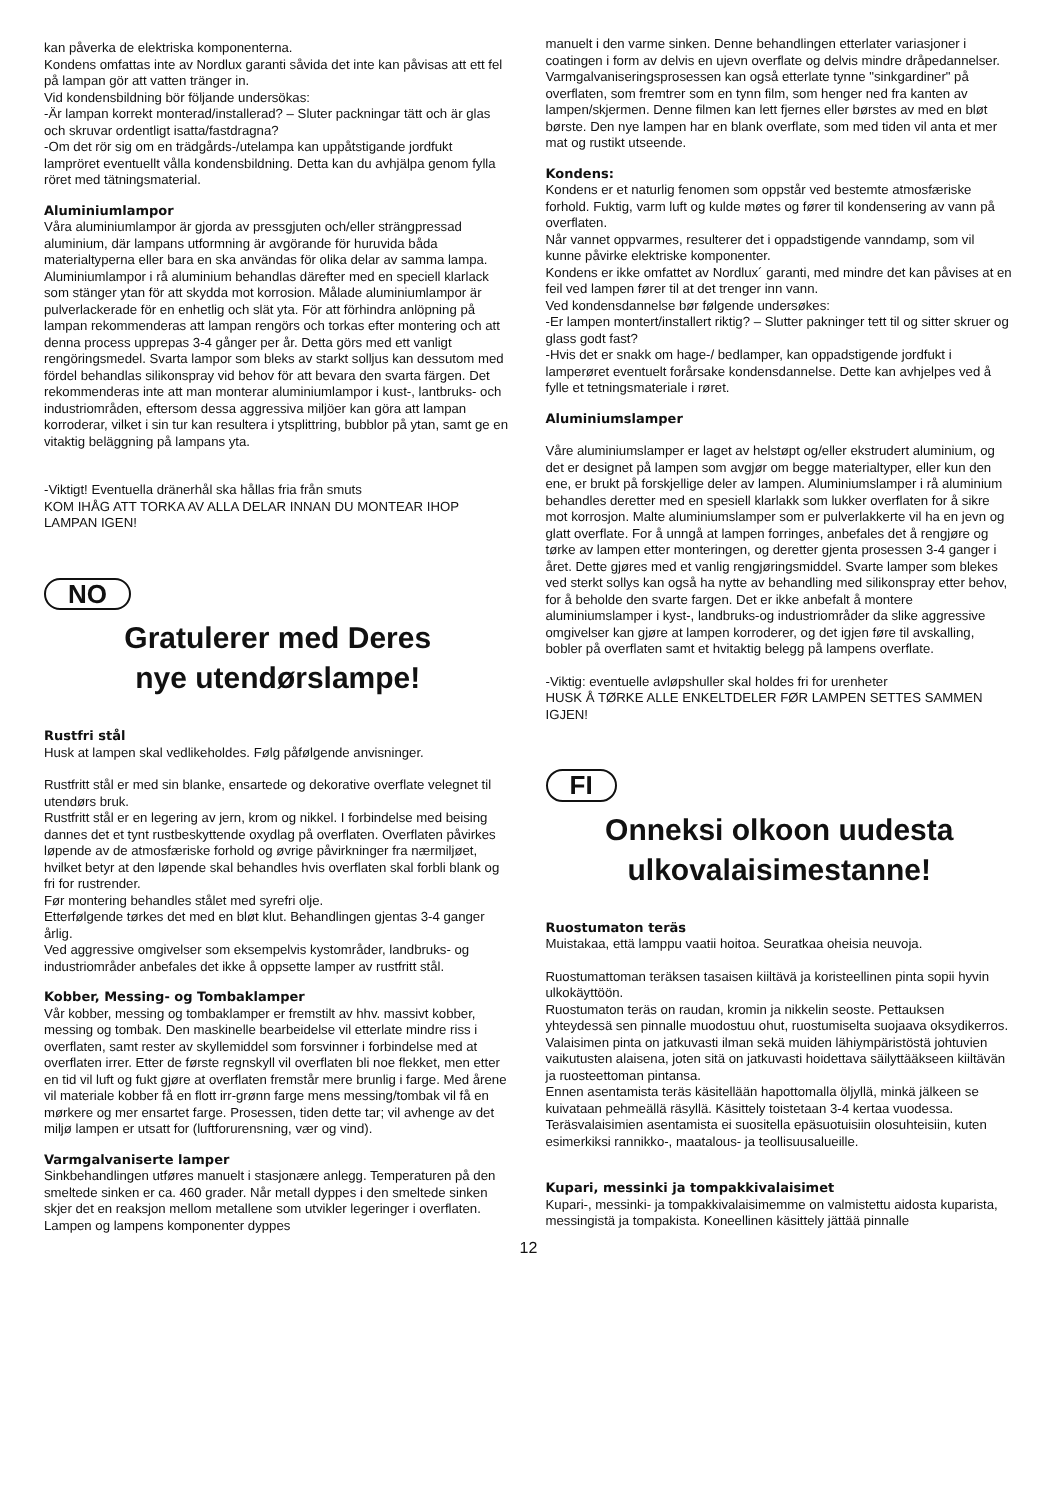kan påverka de elektriska komponenterna.
Kondens omfattas inte av Nordlux garanti såvida det inte kan påvisas att ett fel på lampan gör att vatten tränger in.
Vid kondensbildning bör följande undersökas:
-Är lampan korrekt monterad/installerad? – Sluter packningar tätt och är glas och skruvar ordentligt isatta/fastdragna?
-Om det rör sig om en trädgårds-/utelampa kan uppåtstigande jordfukt lampröret eventuellt vålla kondensbildning. Detta kan du avhjälpa genom fylla röret med tätningsmaterial.
Aluminiumlampor
Våra aluminiumlampor är gjorda av pressgjuten och/eller strängpressad aluminium, där lampans utformning är avgörande för huruvida båda materialtyperna eller bara en ska användas för olika delar av samma lampa. Aluminiumlampor i rå aluminium behandlas därefter med en speciell klarlack som stänger ytan för att skydda mot korrosion. Målade aluminiumlampor är pulverlackerade för en enhetlig och slät yta. För att förhindra anlöpning på lampan rekommenderas att lampan rengörs och torkas efter montering och att denna process upprepas 3-4 gånger per år. Detta görs med ett vanligt rengöringsmedel. Svarta lampor som bleks av starkt solljus kan dessutom med fördel behandlas silikonspray vid behov för att bevara den svarta färgen. Det rekommenderas inte att man monterar aluminiumlampor i kust-, lantbruks- och industriområden, eftersom dessa aggressiva miljöer kan göra att lampan korroderar, vilket i sin tur kan resultera i ytsplittring, bubblor på ytan, samt ge en vitaktig beläggning på lampans yta.
-Viktigt! Eventuella dränerhål ska hållas fria från smuts
KOM IHÅG ATT TORKA AV ALLA DELAR INNAN DU MONTEAR IHOP LAMPAN IGEN!
NO
Gratulerer med Deres
nye utendørslampe!
Rustfri stål
Husk at lampen skal vedlikeholdes. Følg påfølgende anvisninger.
Rustfritt stål er med sin blanke, ensartede og dekorative overflate velegnet til utendørs bruk.
Rustfritt stål er en legering av jern, krom og nikkel. I forbindelse med beising dannes det et tynt rustbeskyttende oxydlag på overflaten. Overflaten påvirkes løpende av de atmosfæriske forhold og øvrige påvirkninger fra nærmiljøet, hvilket betyr at den løpende skal behandles hvis overflaten skal forbli blank og fri for rustrender.
Før montering behandles stålet med syrefri olje.
Etterfølgende tørkes det med en bløt klut. Behandlingen gjentas 3-4 ganger årlig.
Ved aggressive omgivelser som eksempelvis kystområder, landbruks- og industriområder anbefales det ikke å oppsette lamper av rustfritt stål.
Kobber, Messing- og Tombaklamper
Vår kobber, messing og tombaklamper er fremstilt av hhv. massivt kobber, messing og tombak. Den maskinelle bearbeidelse vil etterlate mindre riss i overflaten, samt rester av skyllemiddel som forsvinner i forbindelse med at overflaten irrer. Etter de første regnskyll vil overflaten bli noe flekket, men etter en tid vil luft og fukt gjøre at overflaten fremstår mere brunlig i farge. Med årene vil materiale kobber få en flott irr-grønn farge mens messing/tombak vil få en mørkere og mer ensartet farge. Prosessen, tiden dette tar; vil avhenge av det miljø lampen er utsatt for (luftforurensning, vær og vind).
Varmgalvaniserte lamper
Sinkbehandlingen utføres manuelt i stasjonære anlegg. Temperaturen på den smeltede sinken er ca. 460 grader. Når metall dyppes i den smeltede sinken skjer det en reaksjon mellom metallene som utvikler legeringer i overflaten. Lampen og lampens komponenter dyppes
manuelt i den varme sinken. Denne behandlingen etterlater variasjoner i coatingen i form av delvis en ujevn overflate og delvis mindre dråpedannelser. Varmgalvaniseringsprosessen kan også etterlate tynne "sinkgardiner" på overflaten, som fremtrer som en tynn film, som henger ned fra kanten av lampen/skjermen. Denne filmen kan lett fjernes eller børstes av med en bløt børste. Den nye lampen har en blank overflate, som med tiden vil anta et mer mat og rustikt utseende.
Kondens:
Kondens er et naturlig fenomen som oppstår ved bestemte atmosfæriske forhold. Fuktig, varm luft og kulde møtes og fører til kondensering av vann på overflaten.
Når vannet oppvarmes, resulterer det i oppadstigende vanndamp, som vil kunne påvirke elektriske komponenter.
Kondens er ikke omfattet av Nordlux´ garanti, med mindre det kan påvises at en feil ved lampen fører til at det trenger inn vann.
Ved kondensdannelse bør følgende undersøkes:
-Er lampen montert/installert riktig? – Slutter pakninger tett til og sitter skruer og glass godt fast?
-Hvis det er snakk om hage-/ bedlamper, kan oppadstigende jordfukt i lamperøret eventuelt forårsake kondensdannelse. Dette kan avhjelpes ved å fylle et tetningsmateriale i røret.
Aluminiumslamper
Våre aluminiumslamper er laget av helstøpt og/eller ekstrudert aluminium, og det er designet på lampen som avgjør om begge materialtyper, eller kun den ene, er brukt på forskjellige deler av lampen. Aluminiumslamper i rå aluminium behandles deretter med en spesiell klarlakk som lukker overflaten for å sikre mot korrosjon. Malte aluminiumslamper som er pulverlakkerte vil ha en jevn og glatt overflate. For å unngå at lampen forringes, anbefales det å rengjøre og tørke av lampen etter monteringen, og deretter gjenta prosessen 3-4 ganger i året. Dette gjøres med et vanlig rengjøringsmiddel. Svarte lamper som blekes ved sterkt sollys kan også ha nytte av behandling med silikonspray etter behov, for å beholde den svarte fargen. Det er ikke anbefalt å montere aluminiumslamper i kyst-, landbruks-og industriområder da slike aggressive omgivelser kan gjøre at lampen korroderer, og det igjen føre til avskalling, bobler på overflaten samt et hvitaktig belegg på lampens overflate.
-Viktig: eventuelle avløpshuller skal holdes fri for urenheter
HUSK Å TØRKE ALLE ENKELTDELER FØR LAMPEN SETTES SAMMEN IGJEN!
FI
Onneksi olkoon uudesta
ulkovalaisimestanne!
Ruostumaton teräs
Muistakaa, että lamppu vaatii hoitoa. Seuratkaa oheisia neuvoja.
Ruostumattoman teräksen tasaisen kiiltävä ja koristeellinen pinta sopii hyvin ulkokäyttöön.
Ruostumaton teräs on raudan, kromin ja nikkelin seoste. Pettauksen yhteydessä sen pinnalle muodostuu ohut, ruostumiselta suojaava oksydikerros. Valaisimen pinta on jatkuvasti ilman sekä muiden lähiympäristöstä johtuvien vaikutusten alaisena, joten sitä on jatkuvasti hoidettava säilyttääkseen kiiltävän ja ruosteettoman pintansa.
Ennen asentamista teräs käsitellään hapottomalla öljyllä, minkä jälkeen se kuivataan pehmeällä räsyllä. Käsittely toistetaan 3-4 kertaa vuodessa.
Teräsvalaisimien asentamista ei suositella epäsuotuisiin olosuhteisiin, kuten esimerkiksi rannikko-, maatalous- ja teollisuusalueille.
Kupari, messinki ja tompakkivalaisimet
Kupari-, messinki- ja tompakkivalaisimemme on valmistettu aidosta kuparista, messingistä ja tompakista. Koneellinen käsittely jättää pinnalle
12